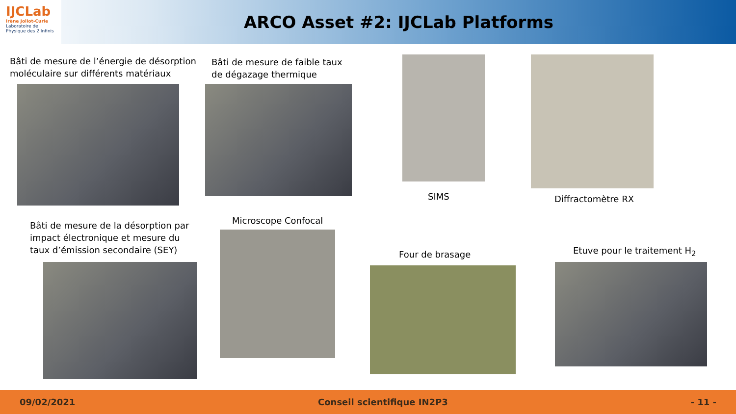IJCLab
Irène Joliot-Curie
Laboratoire de Physique des 2 Infinis
ARCO Asset #2: IJCLab Platforms
Bâti de mesure de l’énergie de désorption
moléculaire sur différents matériaux
Bâti de mesure de faible taux
de dégazage thermique
SIMS Diffractomètre RX
Bâti de mesure de la désorption par
impact électronique et mesure du
taux d’émission secondaire (SEY)
Microscope Confocal
Four de brasage Etuve pour le traitement H<sub>2</sub>
09/02/2021 Conseil scientifique IN2P3 - 11 -